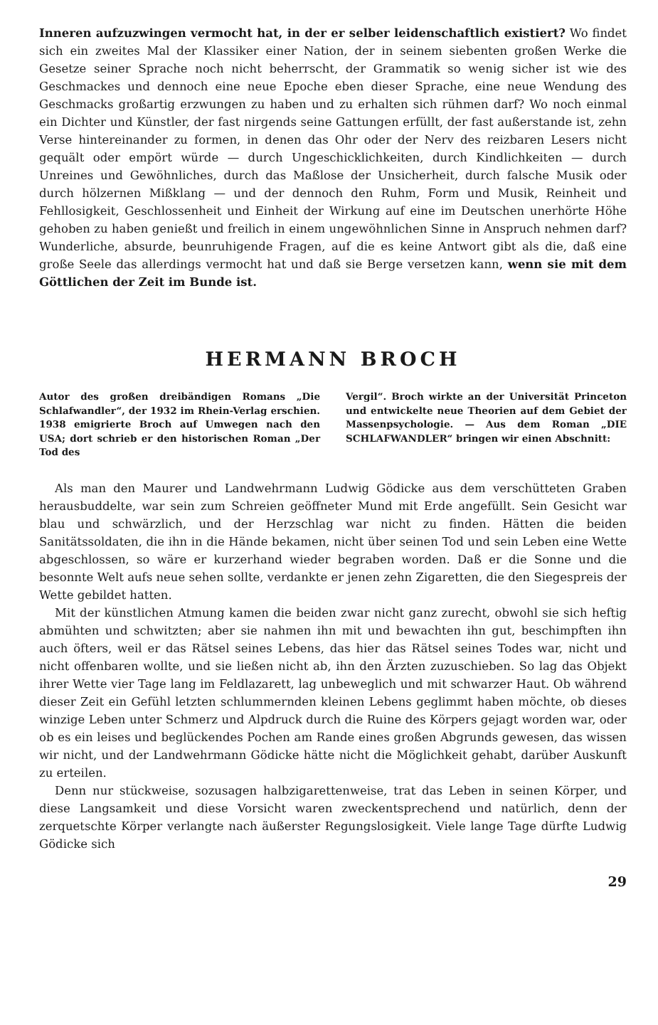Inneren aufzuzwingen vermocht hat, in der er selber leidenschaftlich existiert? Wo findet sich ein zweites Mal der Klassiker einer Nation, der in seinem siebenten großen Werke die Gesetze seiner Sprache noch nicht beherrscht, der Grammatik so wenig sicher ist wie des Geschmackes und dennoch eine neue Epoche eben dieser Sprache, eine neue Wendung des Geschmacks großartig erzwungen zu haben und zu erhalten sich rühmen darf? Wo noch einmal ein Dichter und Künstler, der fast nirgends seine Gattungen erfüllt, der fast außerstande ist, zehn Verse hintereinander zu formen, in denen das Ohr oder der Nerv des reizbaren Lesers nicht gequält oder empört würde — durch Ungeschicklichkeiten, durch Kindlichkeiten — durch Unreines und Gewöhnliches, durch das Maßlose der Unsicherheit, durch falsche Musik oder durch hölzernen Mißklang — und der dennoch den Ruhm, Form und Musik, Reinheit und Fehllosigkeit, Geschlossenheit und Einheit der Wirkung auf eine im Deutschen unerhörte Höhe gehoben zu haben genießt und freilich in einem ungewöhnlichen Sinne in Anspruch nehmen darf? Wunderliche, absurde, beunruhigende Fragen, auf die es keine Antwort gibt als die, daß eine große Seele das allerdings vermocht hat und daß sie Berge versetzen kann, wenn sie mit dem Göttlichen der Zeit im Bunde ist.
HERMANN BROCH
Autor des großen dreibändigen Romans „Die Schlafwandler“, der 1932 im Rhein-Verlag erschien. 1938 emigrierte Broch auf Umwegen nach den USA; dort schrieb er den historischen Roman „Der Tod des
Vergil“. Broch wirkte an der Universität Princeton und entwickelte neue Theorien auf dem Gebiet der Massenpsychologie. — Aus dem Roman „DIE SCHLAFWANDLER“ bringen wir einen Abschnitt:
Als man den Maurer und Landwehrmann Ludwig Gödicke aus dem verschütteten Graben herausbuddelte, war sein zum Schreien geöffneter Mund mit Erde angefüllt. Sein Gesicht war blau und schwärzlich, und der Herzschlag war nicht zu finden. Hätten die beiden Sanitätssoldaten, die ihn in die Hände bekamen, nicht über seinen Tod und sein Leben eine Wette abgeschlossen, so wäre er kurzerhand wieder begraben worden. Daß er die Sonne und die besonnte Welt aufs neue sehen sollte, verdankte er jenen zehn Zigaretten, die den Siegespreis der Wette gebildet hatten.
Mit der künstlichen Atmung kamen die beiden zwar nicht ganz zurecht, obwohl sie sich heftig abmühten und schwitzten; aber sie nahmen ihn mit und bewachten ihn gut, beschimpften ihn auch öfters, weil er das Rätsel seines Lebens, das hier das Rätsel seines Todes war, nicht und nicht offenbaren wollte, und sie ließen nicht ab, ihn den Ärzten zuzuschieben. So lag das Objekt ihrer Wette vier Tage lang im Feldlazarett, lag unbeweglich und mit schwarzer Haut. Ob während dieser Zeit ein Gefühl letzten schlummernden kleinen Lebens geglimmt haben möchte, ob dieses winzige Leben unter Schmerz und Alpdruck durch die Ruine des Körpers gejagt worden war, oder ob es ein leises und beglückendes Pochen am Rande eines großen Abgrunds gewesen, das wissen wir nicht, und der Landwehrmann Gödicke hätte nicht die Möglichkeit gehabt, darüber Auskunft zu erteilen.
Denn nur stückweise, sozusagen halbzigarettenweise, trat das Leben in seinen Körper, und diese Langsamkeit und diese Vorsicht waren zweckentsprechend und natürlich, denn der zerquetschte Körper verlangte nach äußerster Regungslosigkeit. Viele lange Tage dürfte Ludwig Gödicke sich
29